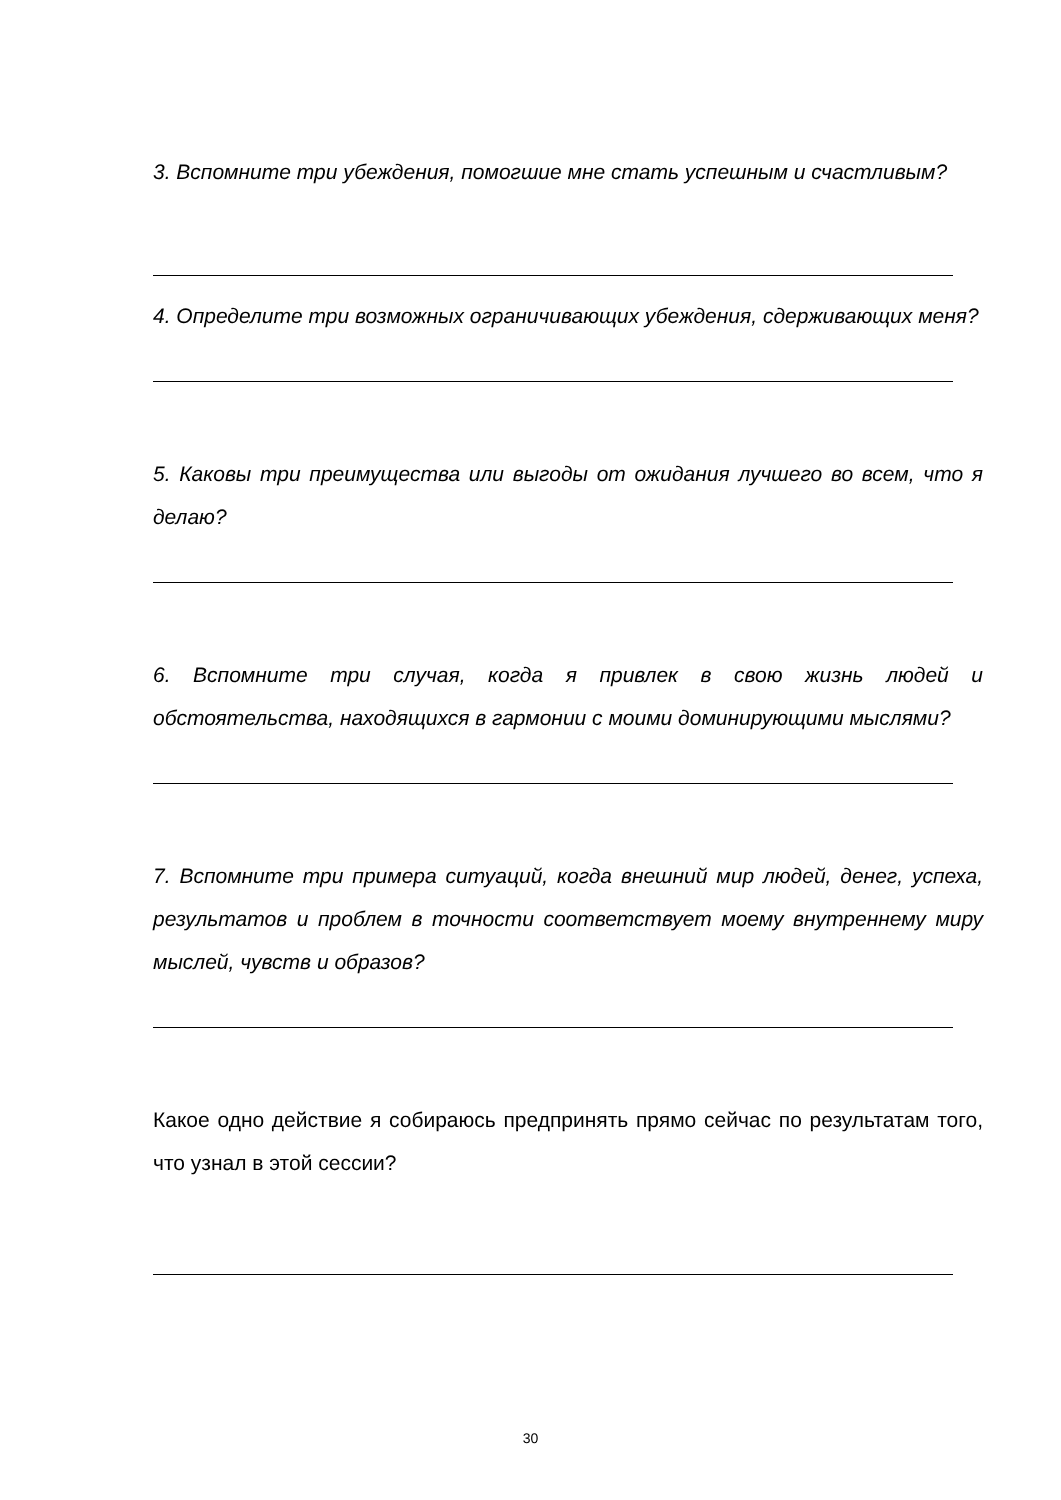3. Вспомните три убеждения, помогшие мне стать успешным и счастливым?
4. Определите три возможных ограничивающих убеждения, сдерживающих меня?
5. Каковы три преимущества или выгоды от ожидания лучшего во всем, что я делаю?
6. Вспомните три случая, когда я привлек в свою жизнь людей и обстоятельства, находящихся в гармонии с моими доминирующими мыслями?
7. Вспомните три примера ситуаций, когда внешний мир людей, денег, успеха, результатов и проблем в точности соответствует моему внутреннему миру мыслей, чувств и образов?
Какое одно действие я собираюсь предпринять прямо сейчас по результатам того, что узнал в этой сессии?
30